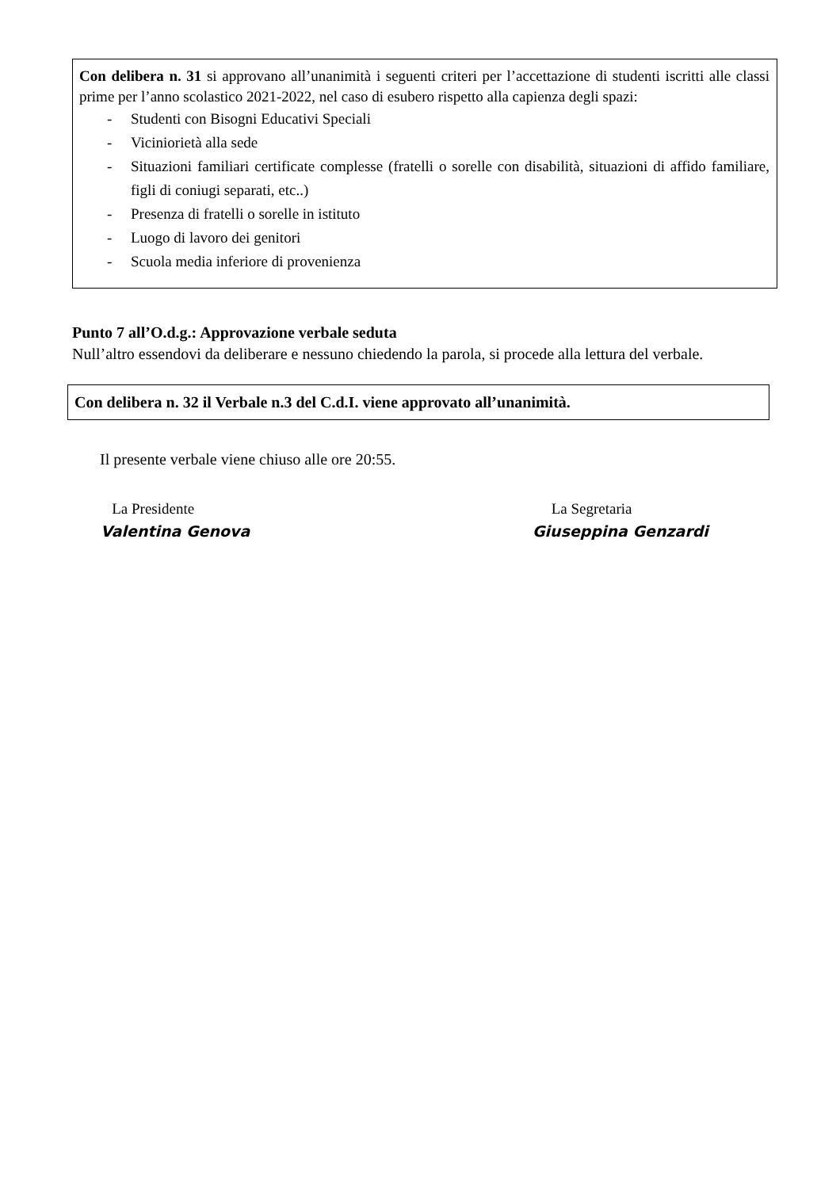Con delibera n. 31 si approvano all’unanimità i seguenti criteri per l’accettazione di studenti iscritti alle classi prime per l’anno scolastico 2021-2022, nel caso di esubero rispetto alla capienza degli spazi:
- Studenti con Bisogni Educativi Speciali
- Viciniorietà alla sede
- Situazioni familiari certificate complesse (fratelli o sorelle con disabilità, situazioni di affido familiare, figli di coniugi separati, etc..)
- Presenza di fratelli o sorelle in istituto
- Luogo di lavoro dei genitori
- Scuola media inferiore di provenienza
Punto 7 all’O.d.g.: Approvazione verbale seduta
Null’altro essendovi da deliberare e nessuno chiedendo la parola, si procede alla lettura del verbale.
Con delibera n. 32 il Verbale n.3 del C.d.I. viene approvato all’unanimità.
Il presente verbale viene chiuso alle ore 20:55.
La Presidente
Valentina Genova
La Segretaria
Giuseppina Genzardi